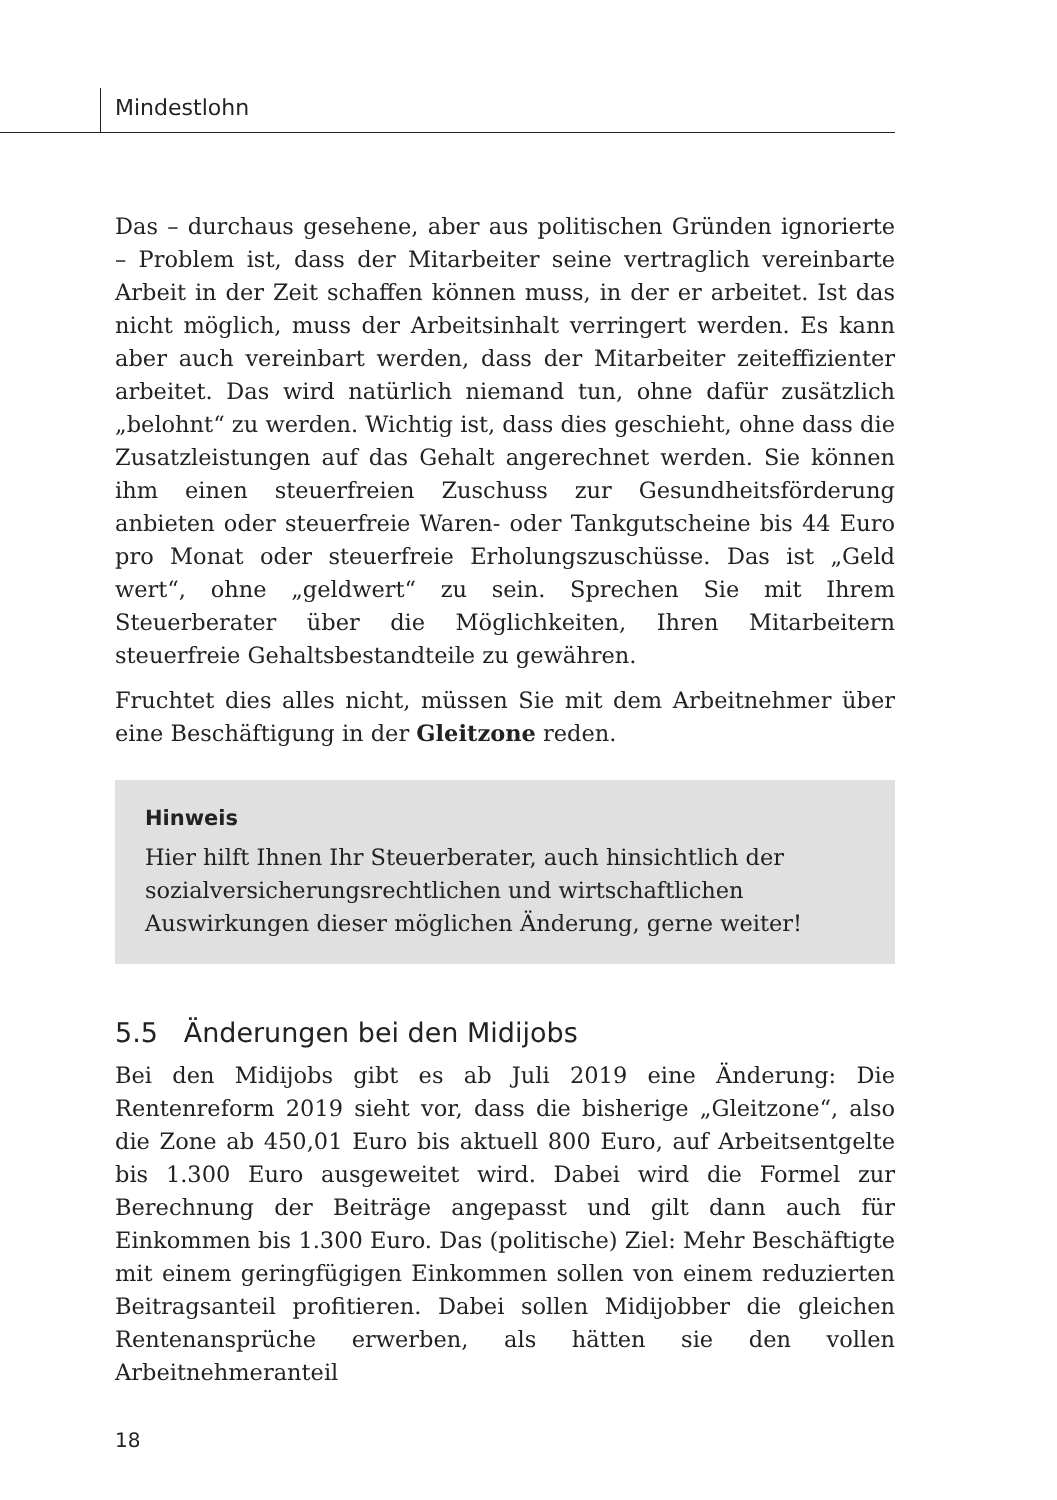Mindestlohn
Das – durchaus gesehene, aber aus politischen Gründen ignorierte – Problem ist, dass der Mitarbeiter seine vertraglich vereinbarte Arbeit in der Zeit schaffen können muss, in der er arbeitet. Ist das nicht möglich, muss der Arbeitsinhalt verringert werden. Es kann aber auch vereinbart werden, dass der Mitarbeiter zeiteffizienter arbeitet. Das wird natürlich niemand tun, ohne dafür zusätzlich „belohnt“ zu werden. Wichtig ist, dass dies geschieht, ohne dass die Zusatzleistungen auf das Gehalt angerechnet werden. Sie können ihm einen steuerfreien Zuschuss zur Gesundheitsförderung anbieten oder steuerfreie Waren- oder Tankgutscheine bis 44 Euro pro Monat oder steuerfreie Erholungszuschüsse. Das ist „Geld wert“, ohne „geldwert“ zu sein. Sprechen Sie mit Ihrem Steuerberater über die Möglichkeiten, Ihren Mitarbeitern steuerfreie Gehaltsbestandteile zu gewähren.
Fruchtet dies alles nicht, müssen Sie mit dem Arbeitnehmer über eine Beschäftigung in der Gleitzone reden.
Hinweis
Hier hilft Ihnen Ihr Steuerberater, auch hinsichtlich der sozialversicherungsrechtlichen und wirtschaftlichen Auswirkungen dieser möglichen Änderung, gerne weiter!
5.5 Änderungen bei den Midijobs
Bei den Midijobs gibt es ab Juli 2019 eine Änderung: Die Rentenreform 2019 sieht vor, dass die bisherige „Gleitzone“, also die Zone ab 450,01 Euro bis aktuell 800 Euro, auf Arbeitsentgelte bis 1.300 Euro ausgeweitet wird. Dabei wird die Formel zur Berechnung der Beiträge angepasst und gilt dann auch für Einkommen bis 1.300 Euro. Das (politische) Ziel: Mehr Beschäftigte mit einem geringfügigen Einkommen sollen von einem reduzierten Beitragsanteil profitieren. Dabei sollen Midijobber die gleichen Rentenansprüche erwerben, als hätten sie den vollen Arbeitnehmeranteil
18